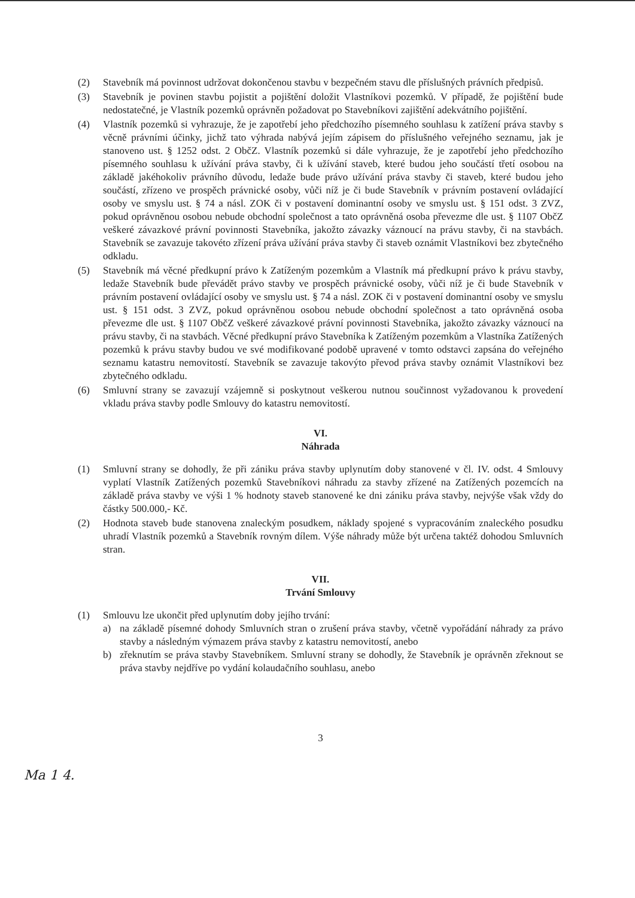(2) Stavebník má povinnost udržovat dokončenou stavbu v bezpečném stavu dle příslušných právních předpisů.
(3) Stavebník je povinen stavbu pojistit a pojištění doložit Vlastníkovi pozemků. V případě, že pojištění bude nedostatečné, je Vlastník pozemků oprávněn požadovat po Stavebníkovi zajištění adekvátního pojištění.
(4) Vlastník pozemků si vyhrazuje, že je zapotřebí jeho předchozího písemného souhlasu k zatížení práva stavby s věcně právními účinky, jichž tato výhrada nabývá jejím zápisem do příslušného veřejného seznamu, jak je stanoveno ust. § 1252 odst. 2 ObčZ. Vlastník pozemků si dále vyhrazuje, že je zapotřebí jeho předchozího písemného souhlasu k užívání práva stavby, či k užívání staveb, které budou jeho součástí třetí osobou na základě jakéhokoliv právního důvodu, ledaže bude právo užívání práva stavby či staveb, které budou jeho součástí, zřízeno ve prospěch právnické osoby, vůči níž je či bude Stavebník v právním postavení ovládající osoby ve smyslu ust. § 74 a násl. ZOK či v postavení dominantní osoby ve smyslu ust. § 151 odst. 3 ZVZ, pokud oprávněnou osobou nebude obchodní společnost a tato oprávněná osoba převezme dle ust. § 1107 ObčZ veškeré závazkové právní povinnosti Stavebníka, jakožto závazky váznoucí na právu stavby, či na stavbách. Stavebník se zavazuje takovéto zřízení práva užívání práva stavby či staveb oznámit Vlastníkovi bez zbytečného odkladu.
(5) Stavebník má věcné předkupní právo k Zatíženým pozemkům a Vlastník má předkupní právo k právu stavby, ledaže Stavebník bude převádět právo stavby ve prospěch právnické osoby, vůči níž je či bude Stavebník v právním postavení ovládající osoby ve smyslu ust. § 74 a násl. ZOK či v postavení dominantní osoby ve smyslu ust. § 151 odst. 3 ZVZ, pokud oprávněnou osobou nebude obchodní společnost a tato oprávněná osoba převezme dle ust. § 1107 ObčZ veškeré závazkové právní povinnosti Stavebníka, jakožto závazky váznoucí na právu stavby, či na stavbách. Věcné předkupní právo Stavebníka k Zatíženým pozemkům a Vlastníka Zatížených pozemků k právu stavby budou ve své modifikované podobě upravené v tomto odstavci zapsána do veřejného seznamu katastru nemovitostí. Stavebník se zavazuje takovýto převod práva stavby oznámit Vlastníkovi bez zbytečného odkladu.
(6) Smluvní strany se zavazují vzájemně si poskytnout veškerou nutnou součinnost vyžadovanou k provedení vkladu práva stavby podle Smlouvy do katastru nemovitostí.
VI.
Náhrada
(1) Smluvní strany se dohodly, že při zániku práva stavby uplynutím doby stanovené v čl. IV. odst. 4 Smlouvy vyplatí Vlastník Zatížených pozemků Stavebníkovi náhradu za stavby zřízené na Zatížených pozemcích na základě práva stavby ve výši 1 % hodnoty staveb stanovené ke dni zániku práva stavby, nejvýše však vždy do částky 500.000,- Kč.
(2) Hodnota staveb bude stanovena znaleckým posudkem, náklady spojené s vypracováním znaleckého posudku uhradí Vlastník pozemků a Stavebník rovným dílem. Výše náhrady může být určena taktéž dohodou Smluvních stran.
VII.
Trvání Smlouvy
(1) Smlouvu lze ukončit před uplynutím doby jejího trvání:
a) na základě písemné dohody Smluvních stran o zrušení práva stavby, včetně vypořádání náhrady za právo stavby a následným výmazem práva stavby z katastru nemovitostí, anebo
b) zřeknutím se práva stavby Stavebníkem. Smluvní strany se dohodly, že Stavebník je oprávněn zřeknout se práva stavby nejdříve po vydání kolaudačního souhlasu, anebo
3
Ma 1 4.